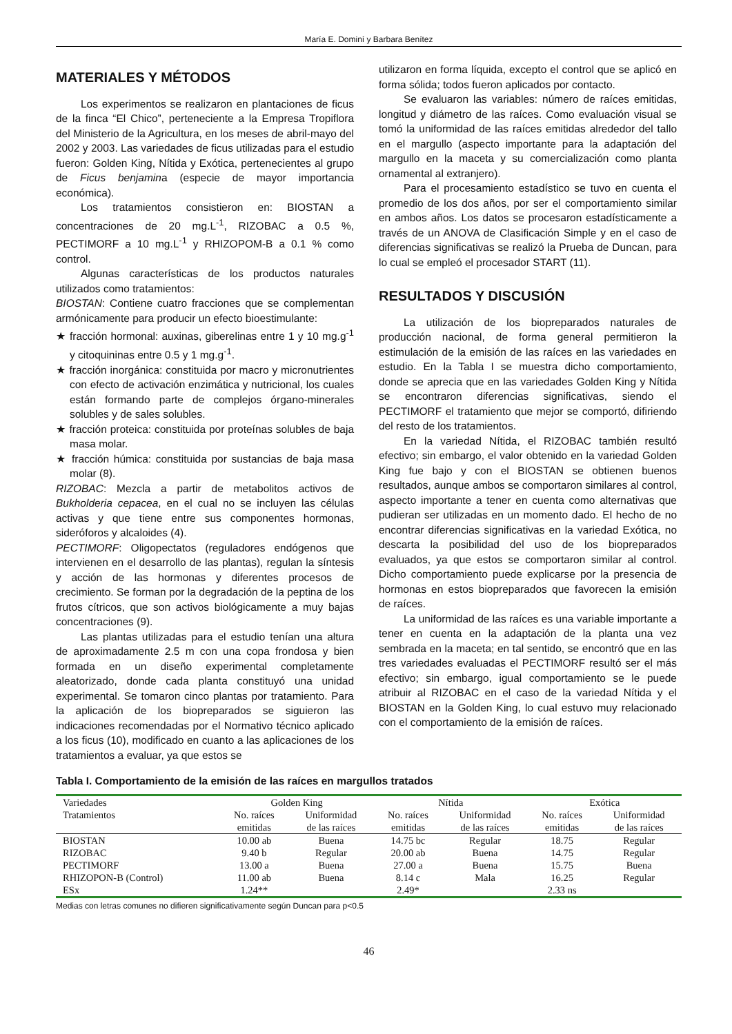María E. Dominí y Barbara Benítez
MATERIALES Y MÉTODOS
Los experimentos se realizaron en plantaciones de ficus de la finca “El Chico”, perteneciente a la Empresa Tropiflora del Ministerio de la Agricultura, en los meses de abril-mayo del 2002 y 2003. Las variedades de ficus utilizadas para el estudio fueron: Golden King, Nítida y Exótica, pertenecientes al grupo de Ficus benjamina (especie de mayor importancia económica).
Los tratamientos consistieron en: BIOSTAN a concentraciones de 20 mg.L<sup>-1</sup>, RIZOBAC a 0.5 %, PECTIMORF a 10 mg.L<sup>-1</sup> y RHIZOPOM-B a 0.1 % como control.
Algunas características de los productos naturales utilizados como tratamientos:
BIOSTAN: Contiene cuatro fracciones que se complementan armónicamente para producir un efecto bioestimulante:
★ fracción hormonal: auxinas, giberelinas entre 1 y 10 mg.g<sup>-1</sup> y citoquininas entre 0.5 y 1 mg.g<sup>-1</sup>.
★ fracción inorgánica: constituida por macro y micronutrientes con efecto de activación enzimática y nutricional, los cuales están formando parte de complejos órgano-minerales solubles y de sales solubles.
★ fracción proteica: constituida por proteínas solubles de baja masa molar.
★ fracción húmica: constituida por sustancias de baja masa molar (8).
RIZOBAC: Mezcla a partir de metabolitos activos de Bukholderia cepacea, en el cual no se incluyen las células activas y que tiene entre sus componentes hormonas, sideróforos y alcaloides (4).
PECTIMORF: Oligopectatos (reguladores endógenos que intervienen en el desarrollo de las plantas), regulan la síntesis y acción de las hormonas y diferentes procesos de crecimiento. Se forman por la degradación de la peptina de los frutos cítricos, que son activos biológicamente a muy bajas concentraciones (9).
Las plantas utilizadas para el estudio tenían una altura de aproximadamente 2.5 m con una copa frondosa y bien formada en un diseño experimental completamente aleatorizado, donde cada planta constituyó una unidad experimental. Se tomaron cinco plantas por tratamiento. Para la aplicación de los biopreparados se siguieron las indicaciones recomendadas por el Normativo técnico aplicado a los ficus (10), modificado en cuanto a las aplicaciones de los tratamientos a evaluar, ya que estos se
utilizaron en forma líquida, excepto el control que se aplicó en forma sólida; todos fueron aplicados por contacto.
Se evaluaron las variables: número de raíces emitidas, longitud y diámetro de las raíces. Como evaluación visual se tomó la uniformidad de las raíces emitidas alrededor del tallo en el margullo (aspecto importante para la adaptación del margullo en la maceta y su comercialización como planta ornamental al extranjero).
Para el procesamiento estadístico se tuvo en cuenta el promedio de los dos años, por ser el comportamiento similar en ambos años. Los datos se procesaron estadísticamente a través de un ANOVA de Clasificación Simple y en el caso de diferencias significativas se realizó la Prueba de Duncan, para lo cual se empleó el procesador START (11).
RESULTADOS Y DISCUSIÓN
La utilización de los biopreparados naturales de producción nacional, de forma general permitieron la estimulación de la emisión de las raíces en las variedades en estudio. En la Tabla I se muestra dicho comportamiento, donde se aprecia que en las variedades Golden King y Nítida se encontraron diferencias significativas, siendo el PECTIMORF el tratamiento que mejor se comportó, difiriendo del resto de los tratamientos.
En la variedad Nítida, el RIZOBAC también resultó efectivo; sin embargo, el valor obtenido en la variedad Golden King fue bajo y con el BIOSTAN se obtienen buenos resultados, aunque ambos se comportaron similares al control, aspecto importante a tener en cuenta como alternativas que pudieran ser utilizadas en un momento dado. El hecho de no encontrar diferencias significativas en la variedad Exótica, no descarta la posibilidad del uso de los biopreparados evaluados, ya que estos se comportaron similar al control. Dicho comportamiento puede explicarse por la presencia de hormonas en estos biopreparados que favorecen la emisión de raíces.
La uniformidad de las raíces es una variable importante a tener en cuenta en la adaptación de la planta una vez sembrada en la maceta; en tal sentido, se encontró que en las tres variedades evaluadas el PECTIMORF resultó ser el más efectivo; sin embargo, igual comportamiento se le puede atribuir al RIZOBAC en el caso de la variedad Nítida y el BIOSTAN en la Golden King, lo cual estuvo muy relacionado con el comportamiento de la emisión de raíces.
Tabla I. Comportamiento de la emisión de las raíces en margullos tratados
| Variedades | Golden King | | Nítida | | Exótica | |
| --- | --- | --- | --- | --- | --- | --- |
| Tratamientos | No. raíces emitidas | Uniformidad de las raíces | No. raíces emitidas | Uniformidad de las raíces | No. raíces emitidas | Uniformidad de las raíces |
| BIOSTAN | 10.00 ab | Buena | 14.75 bc | Regular | 18.75 | Regular |
| RIZOBAC | 9.40 b | Regular | 20.00 ab | Buena | 14.75 | Regular |
| PECTIMORF | 13.00 a | Buena | 27.00 a | Buena | 15.75 | Buena |
| RHIZOPON-B (Control) | 11.00 ab | Buena | 8.14 c | Mala | 16.25 | Regular |
| ESx | 1.24** | | 2.49* | | 2.33 ns | |
Medias con letras comunes no difieren significativamente según Duncan para p<0.5
46